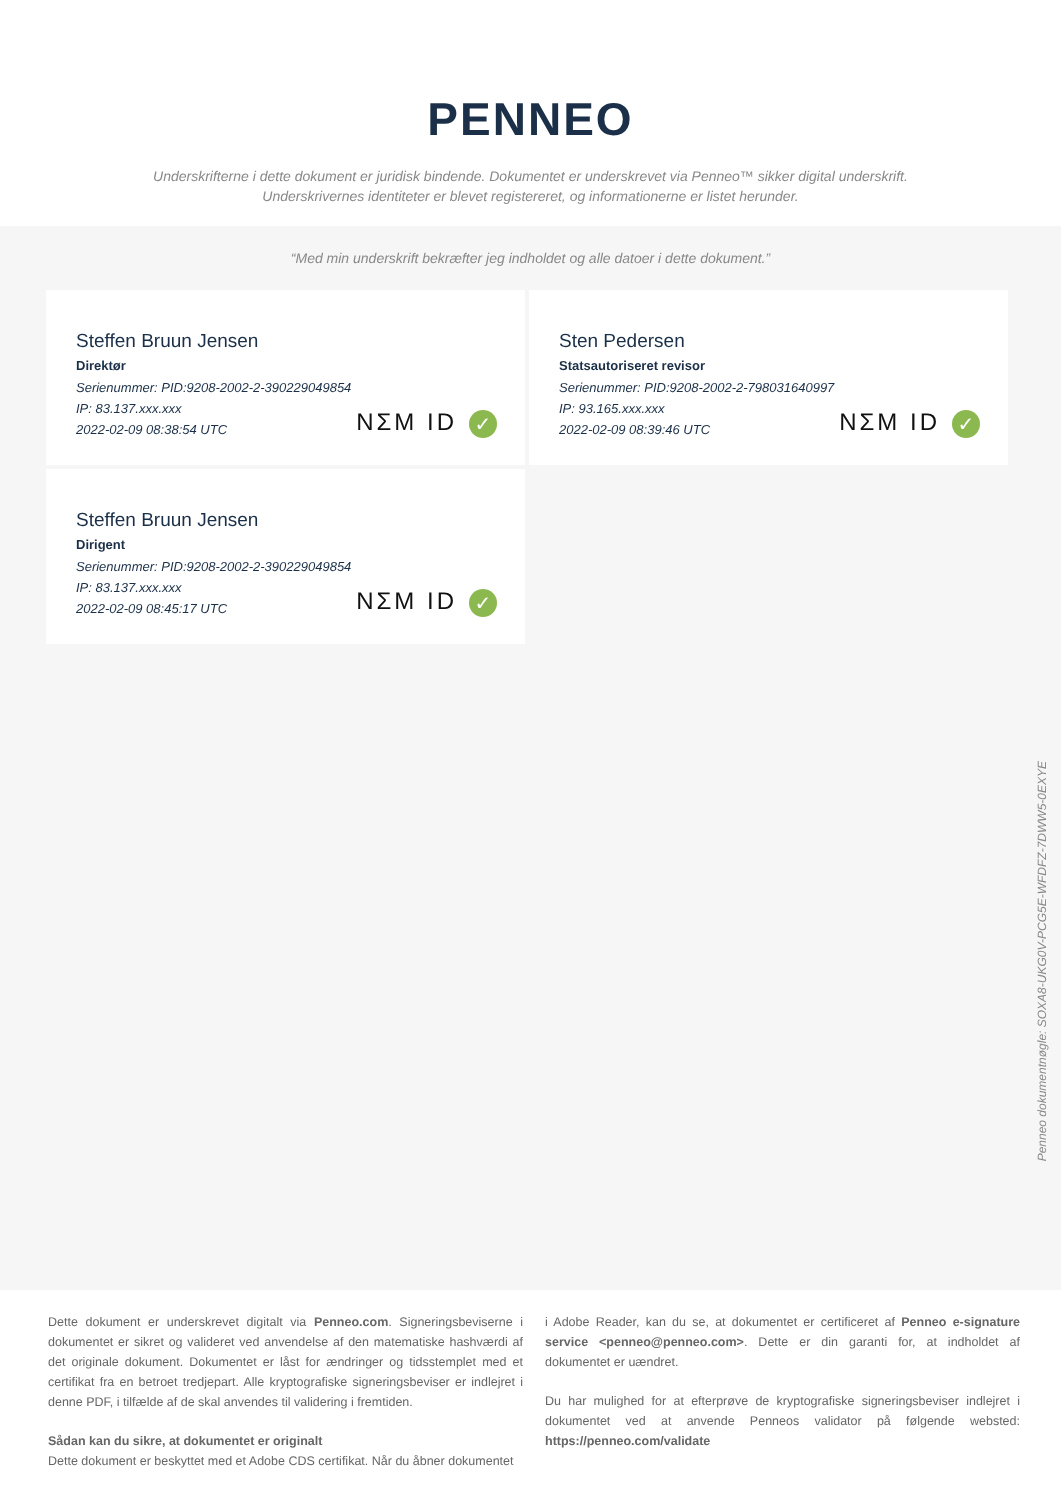PENNEO
Underskrifterne i dette dokument er juridisk bindende. Dokumentet er underskrevet via Penneo™ sikker digital underskrift.
Underskrivernes identiteter er blevet registereret, og informationerne er listet herunder.
“Med min underskrift bekræfter jeg indholdet og alle datoer i dette dokument.”
Steffen Bruun Jensen
Direktør
Serienummer: PID:9208-2002-2-390229049854
IP: 83.137.xxx.xxx
2022-02-09 08:38:54 UTC
NΣM ID ✓
Sten Pedersen
Statsautoriseret revisor
Serienummer: PID:9208-2002-2-798031640997
IP: 93.165.xxx.xxx
2022-02-09 08:39:46 UTC
NΣM ID ✓
Steffen Bruun Jensen
Dirigent
Serienummer: PID:9208-2002-2-390229049854
IP: 83.137.xxx.xxx
2022-02-09 08:45:17 UTC
NΣM ID ✓
Penneo dokumentnøgle: SOXA8-UKG0V-PCG5E-WFDFZ-7DWW5-0EXYE
Dette dokument er underskrevet digitalt via Penneo.com. Signeringsbeviserne i dokumentet er sikret og valideret ved anvendelse af den matematiske hashværdi af det originale dokument. Dokumentet er låst for ændringer og tidsstemplet med et certifikat fra en betroet tredjepart. Alle kryptografiske signeringsbeviser er indlejret i denne PDF, i tilfælde af de skal anvendes til validering i fremtiden.
Sådan kan du sikre, at dokumentet er originalt
Dette dokument er beskyttet med et Adobe CDS certifikat. Når du åbner dokumentet
i Adobe Reader, kan du se, at dokumentet er certificeret af Penneo e-signature service <penneo@penneo.com>. Dette er din garanti for, at indholdet af dokumentet er uændret.
Du har mulighed for at efterprøve de kryptografiske signeringsbeviser indlejret i dokumentet ved at anvende Penneos validator på følgende websted: https://penneo.com/validate